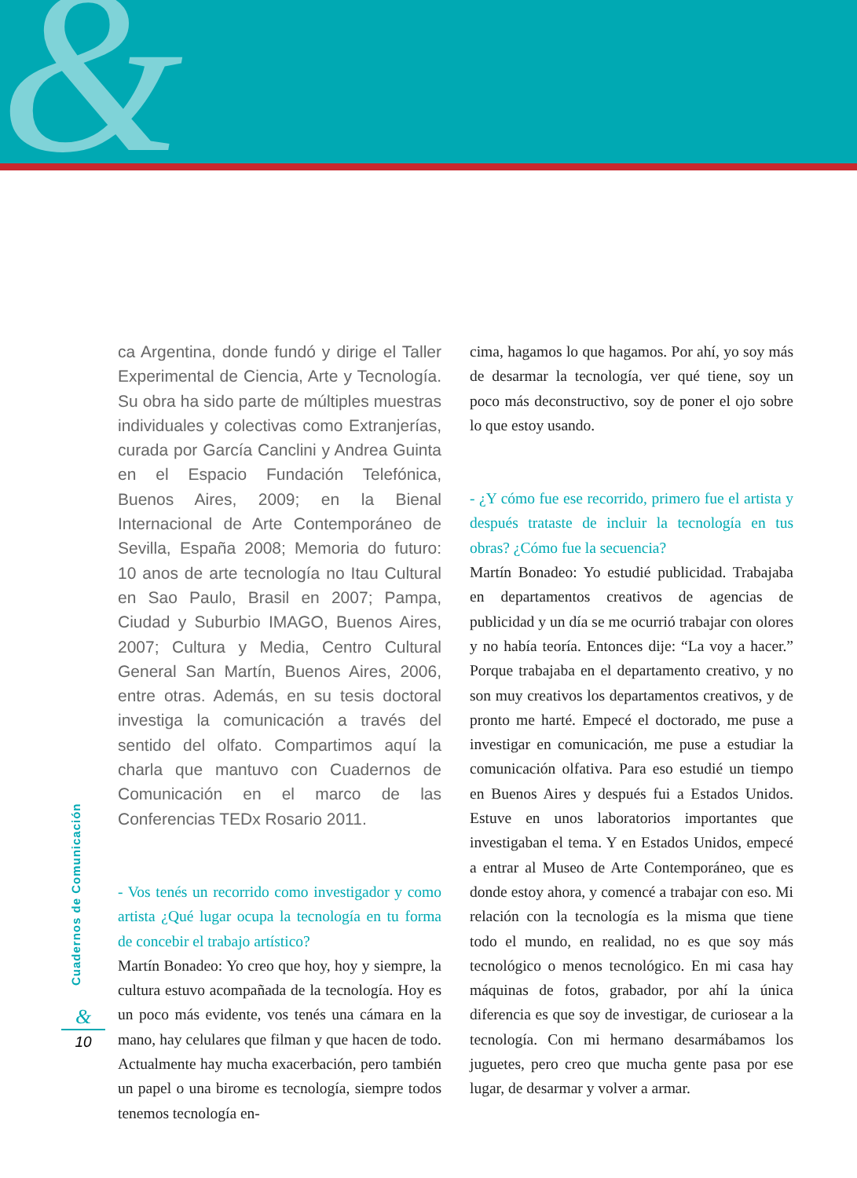&
Cuadernos de Comunicación
&
10
ca Argentina, donde fundó y dirige el Taller Experimental de Ciencia, Arte y Tecnología. Su obra ha sido parte de múltiples muestras individuales y colectivas como Extranjerías, curada por García Canclini y Andrea Guinta en el Espacio Fundación Telefónica, Buenos Aires, 2009; en la Bienal Internacional de Arte Contemporáneo de Sevilla, España 2008; Memoria do futuro: 10 anos de arte tecnología no Itau Cultural en Sao Paulo, Brasil en 2007; Pampa, Ciudad y Suburbio IMAGO, Buenos Aires, 2007; Cultura y Media, Centro Cultural General San Martín, Buenos Aires, 2006, entre otras. Además, en su tesis doctoral investiga la comunicación a través del sentido del olfato. Compartimos aquí la charla que mantuvo con Cuadernos de Comunicación en el marco de las Conferencias TEDx Rosario 2011.
- Vos tenés un recorrido como investigador y como artista ¿Qué lugar ocupa la tecnología en tu forma de concebir el trabajo artístico?
Martín Bonadeo: Yo creo que hoy, hoy y siempre, la cultura estuvo acompañada de la tecnología. Hoy es un poco más evidente, vos tenés una cámara en la mano, hay celulares que filman y que hacen de todo. Actualmente hay mucha exacerbación, pero también un papel o una birome es tecnología, siempre todos tenemos tecnología en-
cima, hagamos lo que hagamos. Por ahí, yo soy más de desarmar la tecnología, ver qué tiene, soy un poco más deconstructivo, soy de poner el ojo sobre lo que estoy usando.
- ¿Y cómo fue ese recorrido, primero fue el artista y después trataste de incluir la tecnología en tus obras? ¿Cómo fue la secuencia?
Martín Bonadeo: Yo estudié publicidad. Trabajaba en departamentos creativos de agencias de publicidad y un día se me ocurrió trabajar con olores y no había teoría. Entonces dije: “La voy a hacer.” Porque trabajaba en el departamento creativo, y no son muy creativos los departamentos creativos, y de pronto me harté. Empecé el doctorado, me puse a investigar en comunicación, me puse a estudiar la comunicación olfativa. Para eso estudié un tiempo en Buenos Aires y después fui a Estados Unidos. Estuve en unos laboratorios importantes que investigaban el tema. Y en Estados Unidos, empecé a entrar al Museo de Arte Contemporáneo, que es donde estoy ahora, y comencé a trabajar con eso. Mi relación con la tecnología es la misma que tiene todo el mundo, en realidad, no es que soy más tecnológico o menos tecnológico. En mi casa hay máquinas de fotos, grabador, por ahí la única diferencia es que soy de investigar, de curiosear a la tecnología. Con mi hermano desarmábamos los juguetes, pero creo que mucha gente pasa por ese lugar, de desarmar y volver a armar.